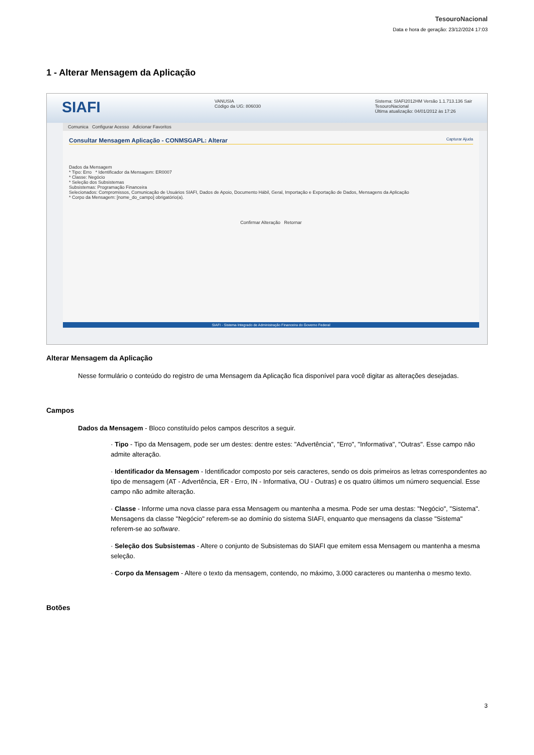TesouroNacional
Data e hora de geração: 23/12/2024 17:03
1 - Alterar Mensagem da Aplicação
SIAFI VANUSIA
Código da UG: 806030 Sistema: SIAFI2012HM Versão 1.1.713.136 Sair
TesouroNacional
Última atualização: 04/01/2012 às 17:26
Comunica Configurar Acesso Adicionar Favoritos
Consultar Mensagem Aplicação - CONMSGAPL: Alterar Capturar Ajuda
Dados da Mensagem
* Tipo: Erro * Identificador da Mensagem: ER0007
* Classe: Negócio
* Seleção dos Subsistemas
Subsistemas: Programação Financeira
Selecionados: Compromissos, Comunicação de Usuários SIAFI, Dados de Apoio, Documento Hábil, Geral, Importação e Exportação de Dados, Mensagens da Aplicação
* Corpo da Mensagem: [nome_do_campo] obrigatório(a).
Confirmar Alteração Retornar
SIAFI - Sistema Integrado de Administração Financeira do Governo Federal
Alterar Mensagem da Aplicação
Nesse formulário o conteúdo do registro de uma Mensagem da Aplicação fica disponível para você digitar as alterações desejadas.
Campos
Dados da Mensagem - Bloco constituído pelos campos descritos a seguir.
· Tipo - Tipo da Mensagem, pode ser um destes: dentre estes: "Advertência", "Erro", "Informativa", "Outras". Esse campo não admite alteração.
· Identificador da Mensagem - Identificador composto por seis caracteres, sendo os dois primeiros as letras correspondentes ao tipo de mensagem (AT - Advertência, ER - Erro, IN - Informativa, OU - Outras) e os quatro últimos um número sequencial. Esse campo não admite alteração.
· Classe - Informe uma nova classe para essa Mensagem ou mantenha a mesma. Pode ser uma destas: "Negócio", "Sistema". Mensagens da classe "Negócio" referem-se ao domínio do sistema SIAFI, enquanto que mensagens da classe "Sistema" referem-se ao software.
· Seleção dos Subsistemas - Altere o conjunto de Subsistemas do SIAFI que emitem essa Mensagem ou mantenha a mesma seleção.
· Corpo da Mensagem - Altere o texto da mensagem, contendo, no máximo, 3.000 caracteres ou mantenha o mesmo texto.
Botões
3